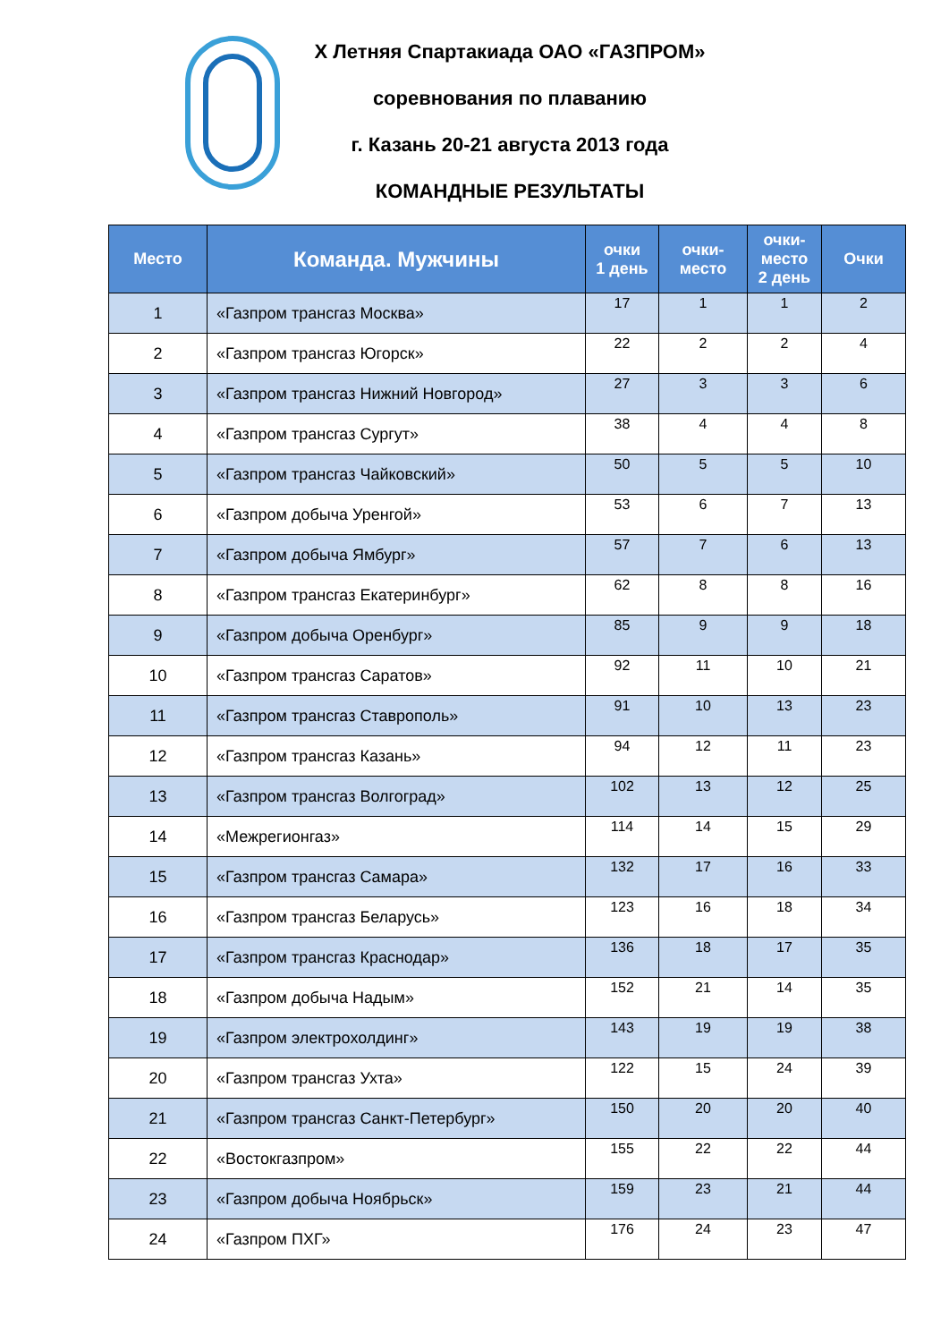X Летняя Спартакиада ОАО «ГАЗПРОМ»
соревнования по плаванию
г. Казань 20-21 августа 2013 года
КОМАНДНЫЕ РЕЗУЛЬТАТЫ
| Место | Команда. Мужчины | очки 1 день | очки- место | очки- место 2 день | Очки |
| --- | --- | --- | --- | --- | --- |
| 1 | «Газпром трансгаз Москва» | 17 | 1 | 1 | 2 |
| 2 | «Газпром трансгаз Югорск» | 22 | 2 | 2 | 4 |
| 3 | «Газпром трансгаз Нижний Новгород» | 27 | 3 | 3 | 6 |
| 4 | «Газпром трансгаз Сургут» | 38 | 4 | 4 | 8 |
| 5 | «Газпром трансгаз Чайковский» | 50 | 5 | 5 | 10 |
| 6 | «Газпром добыча Уренгой» | 53 | 6 | 7 | 13 |
| 7 | «Газпром добыча Ямбург» | 57 | 7 | 6 | 13 |
| 8 | «Газпром трансгаз Екатеринбург» | 62 | 8 | 8 | 16 |
| 9 | «Газпром добыча Оренбург» | 85 | 9 | 9 | 18 |
| 10 | «Газпром трансгаз Саратов» | 92 | 11 | 10 | 21 |
| 11 | «Газпром трансгаз Ставрополь» | 91 | 10 | 13 | 23 |
| 12 | «Газпром трансгаз Казань» | 94 | 12 | 11 | 23 |
| 13 | «Газпром трансгаз Волгоград» | 102 | 13 | 12 | 25 |
| 14 | «Межрегионгаз» | 114 | 14 | 15 | 29 |
| 15 | «Газпром трансгаз Самара» | 132 | 17 | 16 | 33 |
| 16 | «Газпром трансгаз Беларусь» | 123 | 16 | 18 | 34 |
| 17 | «Газпром трансгаз Краснодар» | 136 | 18 | 17 | 35 |
| 18 | «Газпром добыча Надым» | 152 | 21 | 14 | 35 |
| 19 | «Газпром электрохолдинг» | 143 | 19 | 19 | 38 |
| 20 | «Газпром трансгаз Ухта» | 122 | 15 | 24 | 39 |
| 21 | «Газпром трансгаз Санкт-Петербург» | 150 | 20 | 20 | 40 |
| 22 | «Востокгазпром» | 155 | 22 | 22 | 44 |
| 23 | «Газпром добыча Ноябрьск» | 159 | 23 | 21 | 44 |
| 24 | «Газпром ПХГ» | 176 | 24 | 23 | 47 |